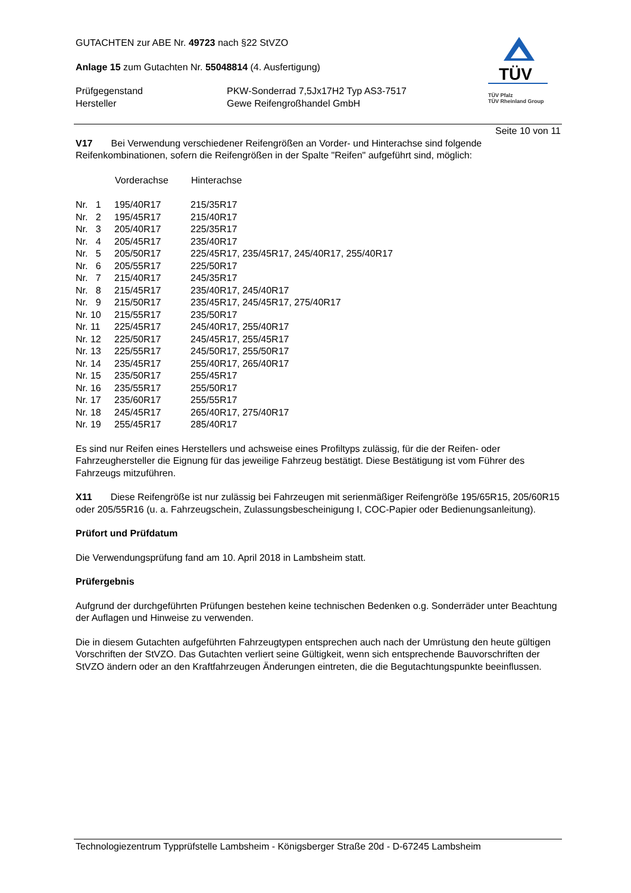GUTACHTEN zur ABE Nr. 49723 nach §22 StVZO
Anlage 15 zum Gutachten Nr. 55048814 (4. Ausfertigung)
| Prüfgegenstand | PKW-Sonderrad 7,5Jx17H2 Typ AS3-7517 |
| Hersteller | Gewe Reifengroßhandel GmbH |
TÜV
TÜV Pfalz
TÜV Rheinland Group
Seite 10 von 11
V17 Bei Verwendung verschiedener Reifengrößen an Vorder- und Hinterachse sind folgende Reifenkombinationen, sofern die Reifengrößen in der Spalte "Reifen" aufgeführt sind, möglich:
| | Vorderachse | Hinterachse |
| --- | --- | --- |
| Nr. 1 | 195/40R17 | 215/35R17 |
| Nr. 2 | 195/45R17 | 215/40R17 |
| Nr. 3 | 205/40R17 | 225/35R17 |
| Nr. 4 | 205/45R17 | 235/40R17 |
| Nr. 5 | 205/50R17 | 225/45R17, 235/45R17, 245/40R17, 255/40R17 |
| Nr. 6 | 205/55R17 | 225/50R17 |
| Nr. 7 | 215/40R17 | 245/35R17 |
| Nr. 8 | 215/45R17 | 235/40R17, 245/40R17 |
| Nr. 9 | 215/50R17 | 235/45R17, 245/45R17, 275/40R17 |
| Nr. 10 | 215/55R17 | 235/50R17 |
| Nr. 11 | 225/45R17 | 245/40R17, 255/40R17 |
| Nr. 12 | 225/50R17 | 245/45R17, 255/45R17 |
| Nr. 13 | 225/55R17 | 245/50R17, 255/50R17 |
| Nr. 14 | 235/45R17 | 255/40R17, 265/40R17 |
| Nr. 15 | 235/50R17 | 255/45R17 |
| Nr. 16 | 235/55R17 | 255/50R17 |
| Nr. 17 | 235/60R17 | 255/55R17 |
| Nr. 18 | 245/45R17 | 265/40R17, 275/40R17 |
| Nr. 19 | 255/45R17 | 285/40R17 |
Es sind nur Reifen eines Herstellers und achsweise eines Profiltyps zulässig, für die der Reifen- oder Fahrzeughersteller die Eignung für das jeweilige Fahrzeug bestätigt. Diese Bestätigung ist vom Führer des Fahrzeugs mitzuführen.
X11 Diese Reifengröße ist nur zulässig bei Fahrzeugen mit serienmäßiger Reifengröße 195/65R15, 205/60R15 oder 205/55R16 (u. a. Fahrzeugschein, Zulassungsbescheinigung I, COC-Papier oder Bedienungsanleitung).
Prüfort und Prüfdatum
Die Verwendungsprüfung fand am 10. April 2018 in Lambsheim statt.
Prüfergebnis
Aufgrund der durchgeführten Prüfungen bestehen keine technischen Bedenken o.g. Sonderräder unter Beachtung der Auflagen und Hinweise zu verwenden.
Die in diesem Gutachten aufgeführten Fahrzeugtypen entsprechen auch nach der Umrüstung den heute gültigen Vorschriften der StVZO. Das Gutachten verliert seine Gültigkeit, wenn sich entsprechende Bauvorschriften der StVZO ändern oder an den Kraftfahrzeugen Änderungen eintreten, die die Begutachtungspunkte beeinflussen.
Technologiezentrum Typprüfstelle Lambsheim - Königsberger Straße 20d - D-67245 Lambsheim